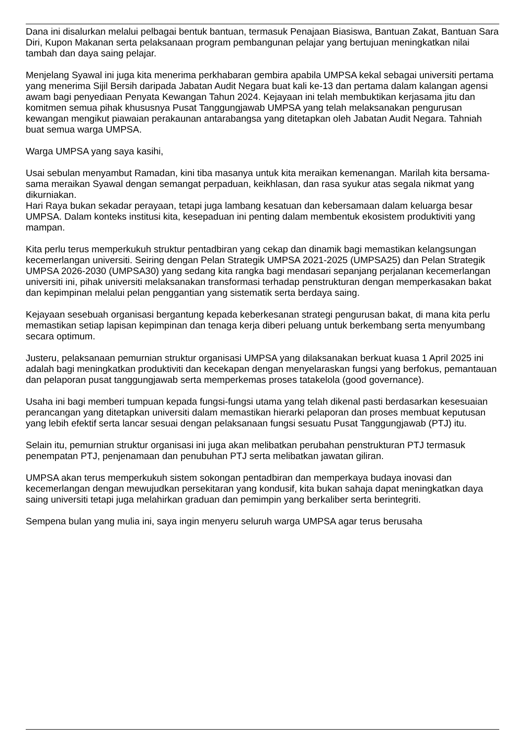Dana ini disalurkan melalui pelbagai bentuk bantuan, termasuk Penajaan Biasiswa, Bantuan Zakat, Bantuan Sara Diri, Kupon Makanan serta pelaksanaan program pembangunan pelajar yang bertujuan meningkatkan nilai tambah dan daya saing pelajar.
Menjelang Syawal ini juga kita menerima perkhabaran gembira apabila UMPSA kekal sebagai universiti pertama yang menerima Sijil Bersih daripada Jabatan Audit Negara buat kali ke-13 dan pertama dalam kalangan agensi awam bagi penyediaan Penyata Kewangan Tahun 2024. Kejayaan ini telah membuktikan kerjasama jitu dan komitmen semua pihak khususnya Pusat Tanggungjawab UMPSA yang telah melaksanakan pengurusan kewangan mengikut piawaian perakaunan antarabangsa yang ditetapkan oleh Jabatan Audit Negara. Tahniah buat semua warga UMPSA.
Warga UMPSA yang saya kasihi,
Usai sebulan menyambut Ramadan, kini tiba masanya untuk kita meraikan kemenangan. Marilah kita bersama-sama meraikan Syawal dengan semangat perpaduan, keikhlasan, dan rasa syukur atas segala nikmat yang dikurniakan.
Hari Raya bukan sekadar perayaan, tetapi juga lambang kesatuan dan kebersamaan dalam keluarga besar UMPSA. Dalam konteks institusi kita, kesepaduan ini penting dalam membentuk ekosistem produktiviti yang mampan.
Kita perlu terus memperkukuh struktur pentadbiran yang cekap dan dinamik bagi memastikan kelangsungan kecemerlangan universiti. Seiring dengan Pelan Strategik UMPSA 2021-2025 (UMPSA25) dan Pelan Strategik UMPSA 2026-2030 (UMPSA30) yang sedang kita rangka bagi mendasari sepanjang perjalanan kecemerlangan universiti ini, pihak universiti melaksanakan transformasi terhadap penstrukturan dengan memperkasakan bakat dan kepimpinan melalui pelan penggantian yang sistematik serta berdaya saing.
Kejayaan sesebuah organisasi bergantung kepada keberkesanan strategi pengurusan bakat, di mana kita perlu memastikan setiap lapisan kepimpinan dan tenaga kerja diberi peluang untuk berkembang serta menyumbang secara optimum.
Justeru, pelaksanaan pemurnian struktur organisasi UMPSA yang dilaksanakan berkuat kuasa 1 April 2025 ini adalah bagi meningkatkan produktiviti dan kecekapan dengan menyelaraskan fungsi yang berfokus, pemantauan dan pelaporan pusat tanggungjawab serta memperkemas proses tatakelola (good governance).
Usaha ini bagi memberi tumpuan kepada fungsi-fungsi utama yang telah dikenal pasti berdasarkan kesesuaian perancangan yang ditetapkan universiti dalam memastikan hierarki pelaporan dan proses membuat keputusan yang lebih efektif serta lancar sesuai dengan pelaksanaan fungsi sesuatu Pusat Tanggungjawab (PTJ) itu.
Selain itu, pemurnian struktur organisasi ini juga akan melibatkan perubahan penstrukturan PTJ termasuk penempatan PTJ, penjenamaan dan penubuhan PTJ serta melibatkan jawatan giliran.
UMPSA akan terus memperkukuh sistem sokongan pentadbiran dan memperkaya budaya inovasi dan kecemerlangan dengan mewujudkan persekitaran yang kondusif, kita bukan sahaja dapat meningkatkan daya saing universiti tetapi juga melahirkan graduan dan pemimpin yang berkaliber serta berintegriti.
Sempena bulan yang mulia ini, saya ingin menyeru seluruh warga UMPSA agar terus berusaha